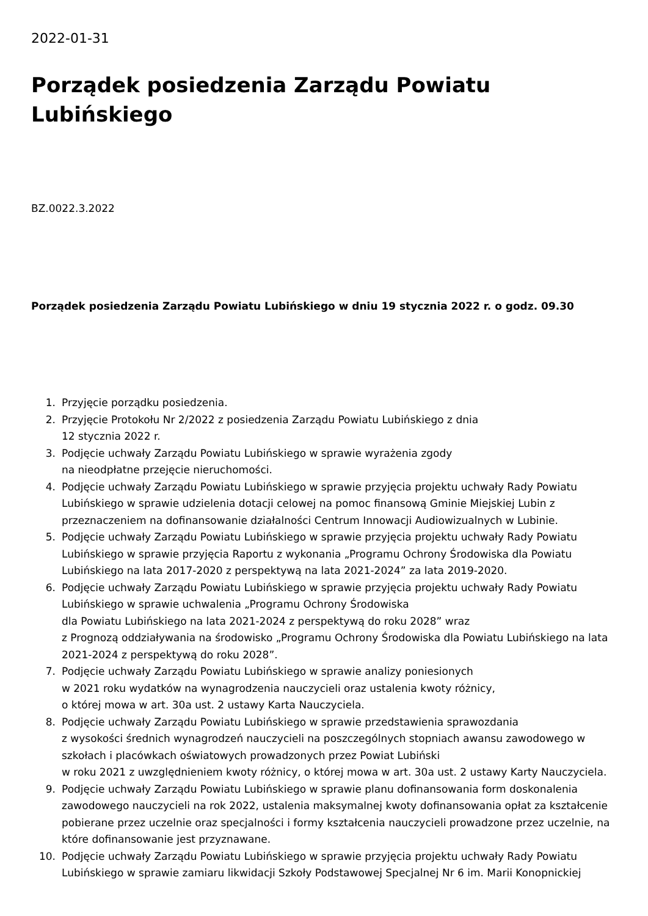2022-01-31
Porządek posiedzenia Zarządu Powiatu Lubińskiego
BZ.0022.3.2022
Porządek posiedzenia Zarządu Powiatu Lubińskiego w dniu 19 stycznia 2022 r. o godz. 09.30
1. Przyjęcie porządku posiedzenia.
2. Przyjęcie Protokołu Nr 2/2022 z posiedzenia Zarządu Powiatu Lubińskiego z dnia
12 stycznia 2022 r.
3. Podjęcie uchwały Zarządu Powiatu Lubińskiego w sprawie wyrażenia zgody
na nieodpłatne przejęcie nieruchomości.
4. Podjęcie uchwały Zarządu Powiatu Lubińskiego w sprawie przyjęcia projektu uchwały Rady Powiatu Lubińskiego w sprawie udzielenia dotacji celowej na pomoc finansową Gminie Miejskiej Lubin z przeznaczeniem na dofinansowanie działalności Centrum Innowacji Audiowizualnych w Lubinie.
5. Podjęcie uchwały Zarządu Powiatu Lubińskiego w sprawie przyjęcia projektu uchwały Rady Powiatu Lubińskiego w sprawie przyjęcia Raportu z wykonania „Programu Ochrony Środowiska dla Powiatu Lubińskiego na lata 2017-2020 z perspektywą na lata 2021-2024” za lata 2019-2020.
6. Podjęcie uchwały Zarządu Powiatu Lubińskiego w sprawie przyjęcia projektu uchwały Rady Powiatu Lubińskiego w sprawie uchwalenia „Programu Ochrony Środowiska
dla Powiatu Lubińskiego na lata 2021-2024 z perspektywą do roku 2028” wraz
z Prognozą oddziaływania na środowisko „Programu Ochrony Środowiska dla Powiatu Lubińskiego na lata 2021-2024 z perspektywą do roku 2028”.
7. Podjęcie uchwały Zarządu Powiatu Lubińskiego w sprawie analizy poniesionych
w 2021 roku wydatków na wynagrodzenia nauczycieli oraz ustalenia kwoty różnicy,
o której mowa w art. 30a ust. 2 ustawy Karta Nauczyciela.
8. Podjęcie uchwały Zarządu Powiatu Lubińskiego w sprawie przedstawienia sprawozdania
z wysokości średnich wynagrodzeń nauczycieli na poszczególnych stopniach awansu zawodowego w szkołach i placówkach oświatowych prowadzonych przez Powiat Lubiński
w roku 2021 z uwzględnieniem kwoty różnicy, o której mowa w art. 30a ust. 2 ustawy Karty Nauczyciela.
9. Podjęcie uchwały Zarządu Powiatu Lubińskiego w sprawie planu dofinansowania form doskonalenia zawodowego nauczycieli na rok 2022, ustalenia maksymalnej kwoty dofinansowania opłat za kształcenie pobierane przez uczelnie oraz specjalności i formy kształcenia nauczycieli prowadzone przez uczelnie, na które dofinansowanie jest przyznawane.
10. Podjęcie uchwały Zarządu Powiatu Lubińskiego w sprawie przyjęcia projektu uchwały Rady Powiatu Lubińskiego w sprawie zamiaru likwidacji Szkoły Podstawowej Specjalnej Nr 6 im. Marii Konopnickiej